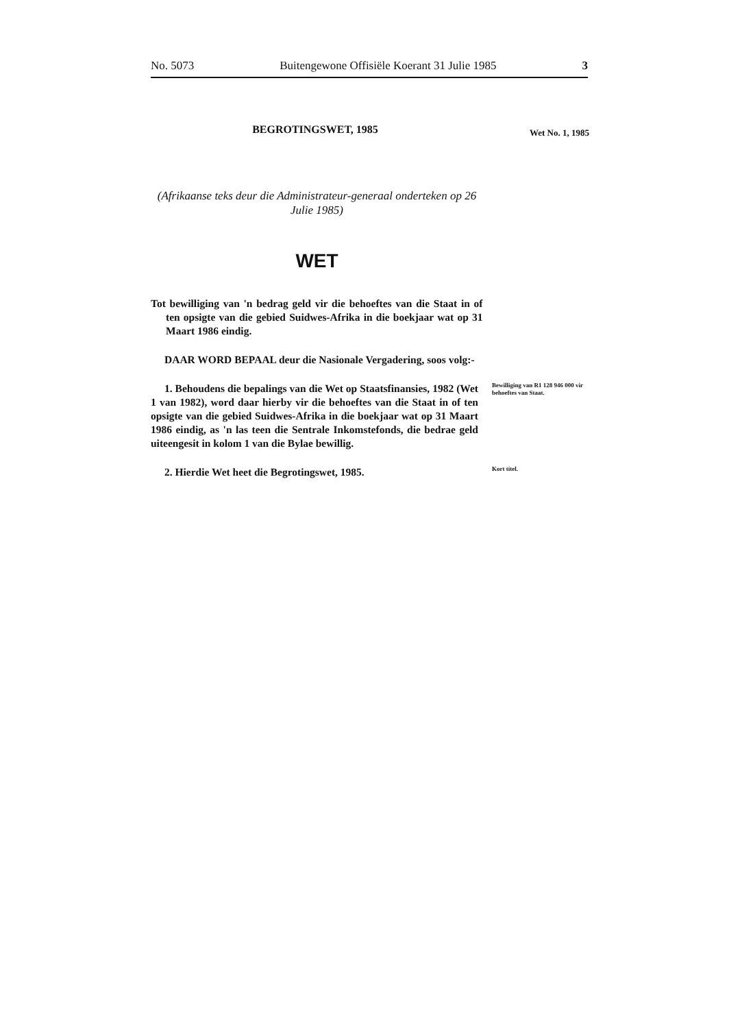No. 5073 Buitengewone Offisiële Koerant 31 Julie 1985 3
BEGROTINGSWET, 1985
Wet No. 1, 1985
(Afrikaanse teks deur die Administrateur-generaal onderteken op 26 Julie 1985)
WET
Tot bewilliging van 'n bedrag geld vir die behoeftes van die Staat in of ten opsigte van die gebied Suidwes-Afrika in die boekjaar wat op 31 Maart 1986 eindig.
DAAR WORD BEPAAL deur die Nasionale Vergadering, soos volg:-
1. Behoudens die bepalings van die Wet op Staatsfinansies, 1982 (Wet 1 van 1982), word daar hierby vir die behoeftes van die Staat in of ten opsigte van die gebied Suidwes-Afrika in die boekjaar wat op 31 Maart 1986 eindig, as 'n las teen die Sentrale Inkomstefonds, die bedrae geld uiteengesit in kolom 1 van die Bylae bewillig.
Bewilliging van R1 128 946 000 vir behoeftes van Staat.
2. Hierdie Wet heet die Begrotingswet, 1985.
Kort titel.